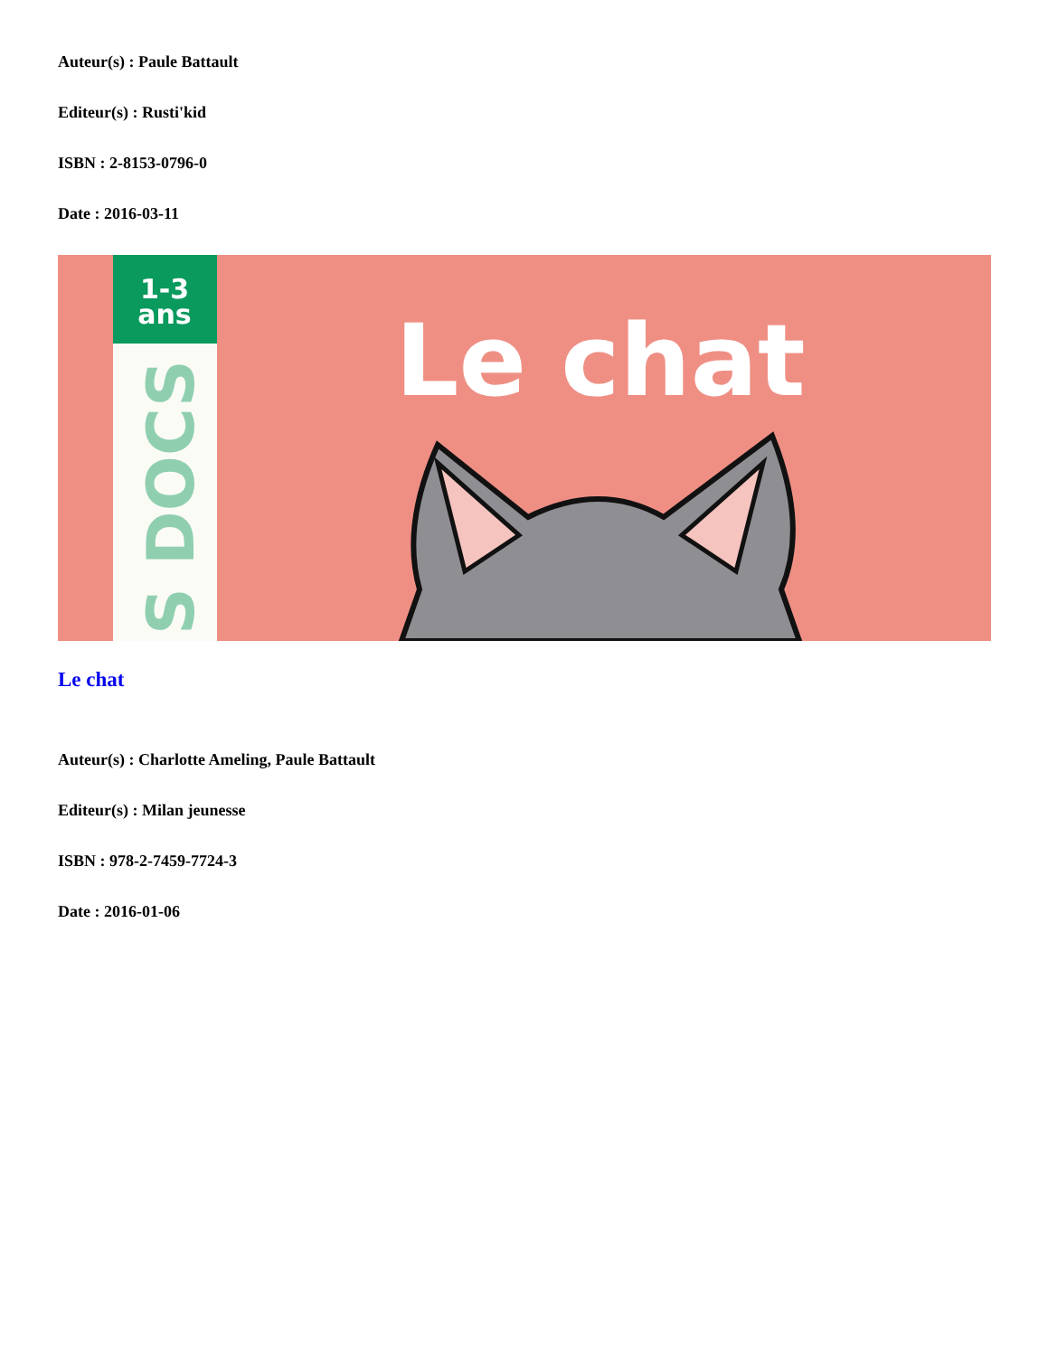Auteur(s) : Paule Battault
Editeur(s) : Rusti'kid
ISBN : 2-8153-0796-0
Date : 2016-03-11
1-3
ans
S DOCS
Le chat
Le chat
Auteur(s) : Charlotte Ameling, Paule Battault
Editeur(s) : Milan jeunesse
ISBN : 978-2-7459-7724-3
Date : 2016-01-06